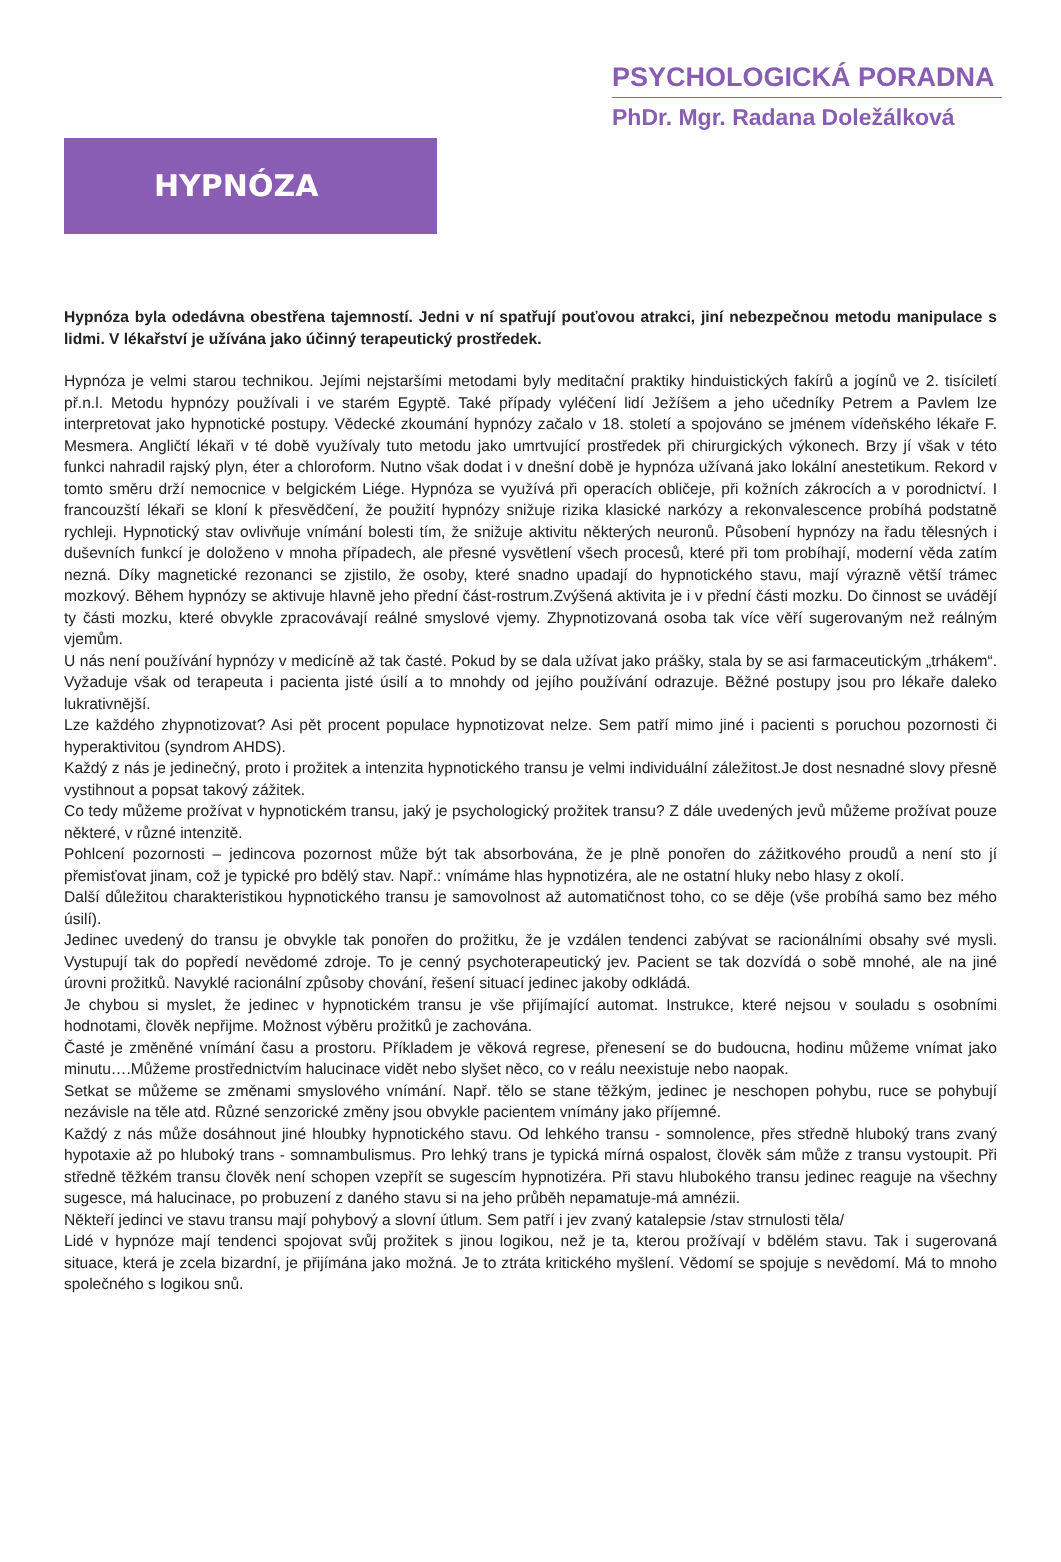PSYCHOLOGICKÁ PORADNA
PhDr. Mgr. Radana Doležálková
HYPNÓZA
Hypnóza byla odedávna obestřena tajemností. Jedni v ní spatřují pouťovou atrakci, jiní nebezpečnou metodu manipulace s lidmi. V lékařství je užívána jako účinný terapeutický prostředek.
Hypnóza je velmi starou technikou. Jejími nejstaršími metodami byly meditační praktiky hinduistických fakírů a jogínů ve 2. tisíciletí př.n.l. Metodu hypnózy používali i ve starém Egyptě. Také případy vyléčení lidí Ježíšem a jeho učedníky Petrem a Pavlem lze interpretovat jako hypnotické postupy. Vědecké zkoumání hypnózy začalo v 18. století a spojováno se jménem vídeňského lékaře F. Mesmera. Angličtí lékaři v té době využívaly tuto metodu jako umrtvující prostředek při chirurgických výkonech. Brzy jí však v této funkci nahradil rajský plyn, éter a chloroform. Nutno však dodat i v dnešní době je hypnóza užívaná jako lokální anestetikum. Rekord v tomto směru drží nemocnice v belgickém Liége. Hypnóza se využívá při operacích obličeje, při kožních zákrocích a v porodnictví. I francouzští lékaři se kloní k přesvědčení, že použití hypnózy snižuje rizika klasické narkózy a rekonvalescence probíhá podstatně rychleji. Hypnotický stav ovlivňuje vnímání bolesti tím, že snižuje aktivitu některých neuronů. Působení hypnózy na řadu tělesných i duševních funkcí je doloženo v mnoha případech, ale přesné vysvětlení všech procesů, které při tom probíhají, moderní věda zatím nezná. Díky magnetické rezonanci se zjistilo, že osoby, které snadno upadají do hypnotického stavu, mají výrazně větší trámec mozkový. Během hypnózy se aktivuje hlavně jeho přední část-rostrum.Zvýšená aktivita je i v přední části mozku. Do činnost se uvádějí ty části mozku, které obvykle zpracovávají reálné smyslové vjemy. Zhypnotizovaná osoba tak více věří sugerovaným než reálným vjemům.
U nás není používání hypnózy v medicíně až tak časté. Pokud by se dala užívat jako prášky, stala by se asi farmaceutickým „trhákem“. Vyžaduje však od terapeuta i pacienta jisté úsilí a to mnohdy od jejího používání odrazuje. Běžné postupy jsou pro lékaře daleko lukrativnější.
Lze každého zhypnotizovat? Asi pět procent populace hypnotizovat nelze. Sem patří mimo jiné i pacienti s poruchou pozornosti či hyperaktivitou (syndrom AHDS).
Každý z nás je jedinečný, proto i prožitek a intenzita hypnotického transu je velmi individuální záležitost.Je dost nesnadné slovy přesně vystihnout a popsat takový zážitek.
Co tedy můžeme prožívat v hypnotickém transu, jaký je psychologický prožitek transu? Z dále uvedených jevů můžeme prožívat pouze některé, v různé intenzitě.
Pohlcení pozornosti – jedincova pozornost může být tak absorbována, že je plně ponořen do zážitkového proudů a není sto jí přemisťovat jinam, což je typické pro bdělý stav. Např.: vnímáme hlas hypnotizéra, ale ne ostatní hluky nebo hlasy z okolí.
Další důležitou charakteristikou hypnotického transu je samovolnost až automatičnost toho, co se děje (vše probíhá samo bez mého úsilí).
Jedinec uvedený do transu je obvykle tak ponořen do prožitku, že je vzdálen tendenci zabývat se racionálními obsahy své mysli. Vystupují tak do popředí nevědomé zdroje. To je cenný psychoterapeutický jev. Pacient se tak dozvídá o sobě mnohé, ale na jiné úrovni prožitků. Navyklé racionální způsoby chování, řešení situací jedinec jakoby odkládá.
Je chybou si myslet, že jedinec v hypnotickém transu je vše přijímající automat. Instrukce, které nejsou v souladu s osobními hodnotami, člověk nepřijme. Možnost výběru prožitků je zachována.
Časté je změněné vnímání času a prostoru. Příkladem je věková regrese, přenesení se do budoucna, hodinu můžeme vnímat jako minutu….Můžeme prostřednictvím halucinace vidět nebo slyšet něco, co v reálu neexistuje nebo naopak.
Setkat se můžeme se změnami smyslového vnímání. Např. tělo se stane těžkým, jedinec je neschopen pohybu, ruce se pohybují nezávisle na těle atd. Různé senzorické změny jsou obvykle pacientem vnímány jako příjemné.
Každý z nás může dosáhnout jiné hloubky hypnotického stavu. Od lehkého transu - somnolence, přes středně hluboký trans zvaný hypotaxie až po hluboký trans - somnambulismus. Pro lehký trans je typická mírná ospalost, člověk sám může z transu vystoupit. Při středně těžkém transu člověk není schopen vzepřít se sugescím hypnotizéra. Při stavu hlubokého transu jedinec reaguje na všechny sugesce, má halucinace, po probuzení z daného stavu si na jeho průběh nepamatuje-má amnézii.
Někteří jedinci ve stavu transu mají pohybový a slovní útlum. Sem patří i jev zvaný katalepsie /stav strnulosti těla/
Lidé v hypnóze mají tendenci spojovat svůj prožitek s jinou logikou, než je ta, kterou prožívají v bdělém stavu. Tak i sugerovaná situace, která je zcela bizardní, je přijímána jako možná. Je to ztráta kritického myšlení. Vědomí se spojuje s nevědomí. Má to mnoho společného s logikou snů.